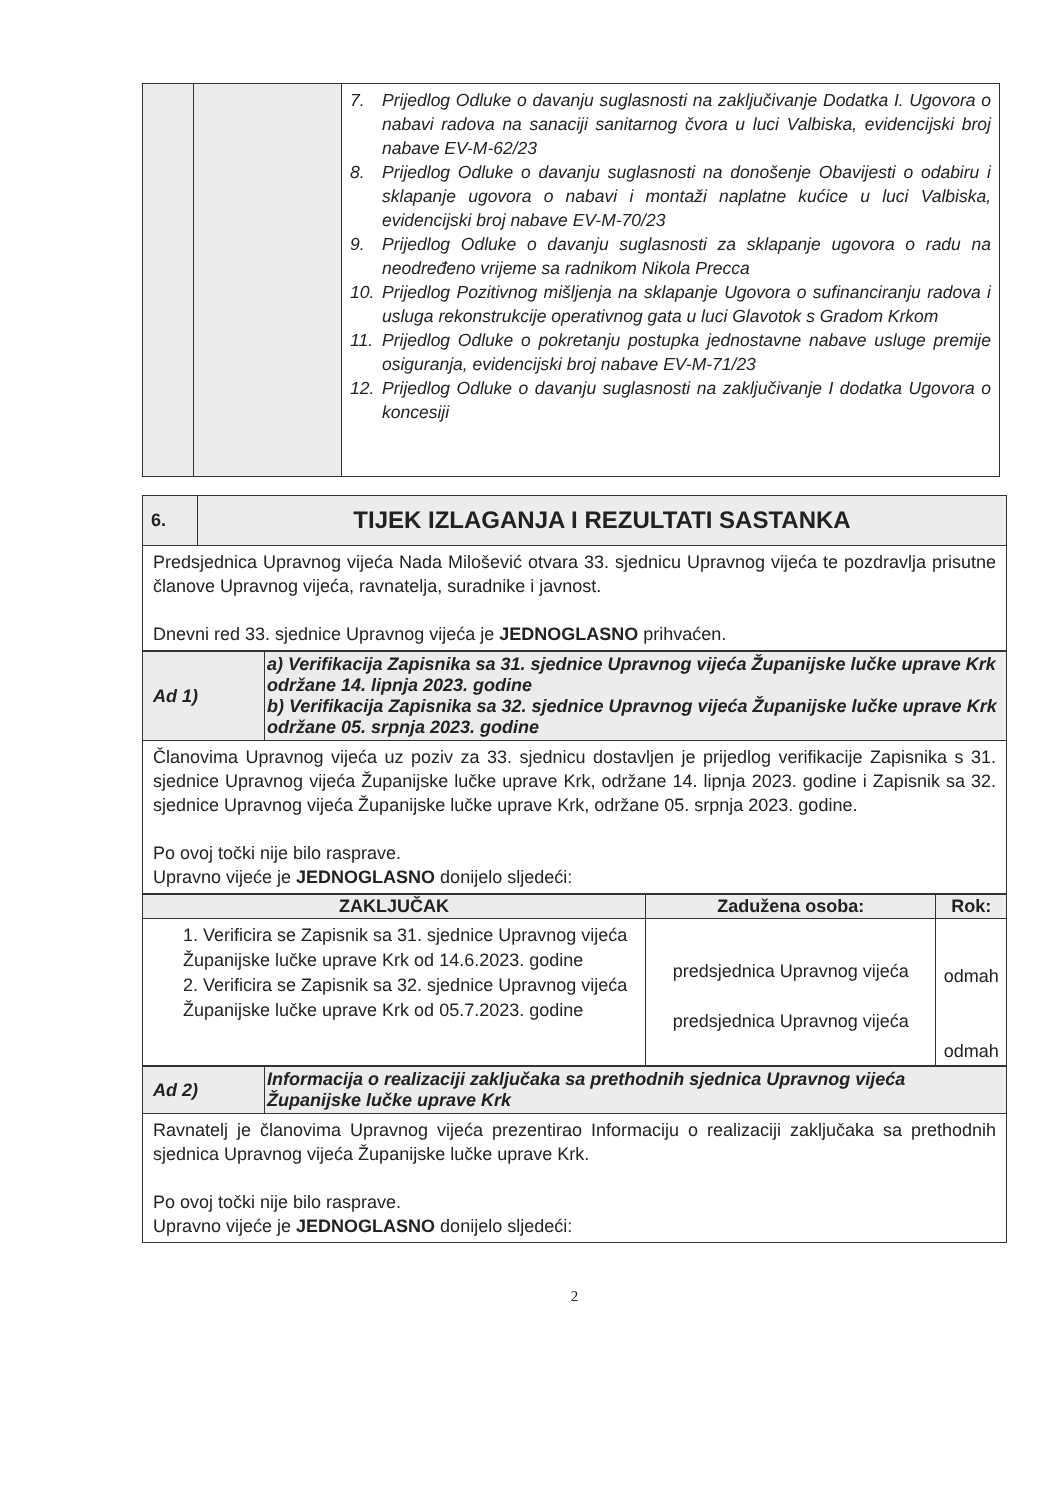| | | 7. Prijedlog Odluke o davanju suglasnosti na zaključivanje Dodatka I. Ugovora o nabavi radova na sanaciji sanitarnog čvora u luci Valbiska, evidencijski broj nabave EV-M-62/23 8. Prijedlog Odluke o davanju suglasnosti na donošenje Obavijesti o odabiru i sklapanje ugovora o nabavi i montaži naplatne kućice u luci Valbiska, evidencijski broj nabave EV-M-70/23 9. Prijedlog Odluke o davanju suglasnosti za sklapanje ugovora o radu na neodređeno vrijeme sa radnikom Nikola Precca 10. Prijedlog Pozitivnog mišljenja na sklapanje Ugovora o sufinanciranju radova i usluga rekonstrukcije operativnog gata u luci Glavotok s Gradom Krkom 11. Prijedlog Odluke o pokretanju postupka jednostavne nabave usluge premije osiguranja, evidencijski broj nabave EV-M-71/23 12. Prijedlog Odluke o davanju suglasnosti na zaključivanje I dodatka Ugovora o koncesiji |
| 6. | TIJEK IZLAGANJA I REZULTATI SASTANKA |
| Predsjednica Upravnog vijeća Nada Milošević otvara 33. sjednicu Upravnog vijeća te pozdravlja prisutne članove Upravnog vijeća, ravnatelja, suradnike i javnost. Dnevni red 33. sjednice Upravnog vijeća je JEDNOGLASNO prihvaćen. | |
| Ad 1) | a) Verifikacija Zapisnika sa 31. sjednice Upravnog vijeća Županijske lučke uprave Krk održane 14. lipnja 2023. godine b) Verifikacija Zapisnika sa 32. sjednice Upravnog vijeća Županijske lučke uprave Krk održane 05. srpnja 2023. godine |
| Članovima Upravnog vijeća uz poziv za 33. sjednicu dostavljen je prijedlog verifikacije Zapisnika s 31. sjednice Upravnog vijeća Županijske lučke uprave Krk, održane 14. lipnja 2023. godine i Zapisnik sa 32. sjednice Upravnog vijeća Županijske lučke uprave Krk, održane 05. srpnja 2023. godine. Po ovoj točki nije bilo rasprave. Upravno vijeće je JEDNOGLASNO donijelo sljedeći: | |
| ZAKLJUČAK | Zadužena osoba: | Rok: |
| --- | --- | --- |
| 1. Verificira se Zapisnik sa 31. sjednice Upravnog vijeća Županijske lučke uprave Krk od 14.6.2023. godine 2. Verificira se Zapisnik sa 32. sjednice Upravnog vijeća Županijske lučke uprave Krk od 05.7.2023. godine | predsjednica Upravnog vijeća predsjednica Upravnog vijeća | odmah odmah |
| Ad 2) | Informacija o realizaciji zaključaka sa prethodnih sjednica Upravnog vijeća Županijske lučke uprave Krk |
| Ravnatelj je članovima Upravnog vijeća prezentirao Informaciju o realizaciji zaključaka sa prethodnih sjednica Upravnog vijeća Županijske lučke uprave Krk. Po ovoj točki nije bilo rasprave. Upravno vijeće je JEDNOGLASNO donijelo sljedeći: | |
2